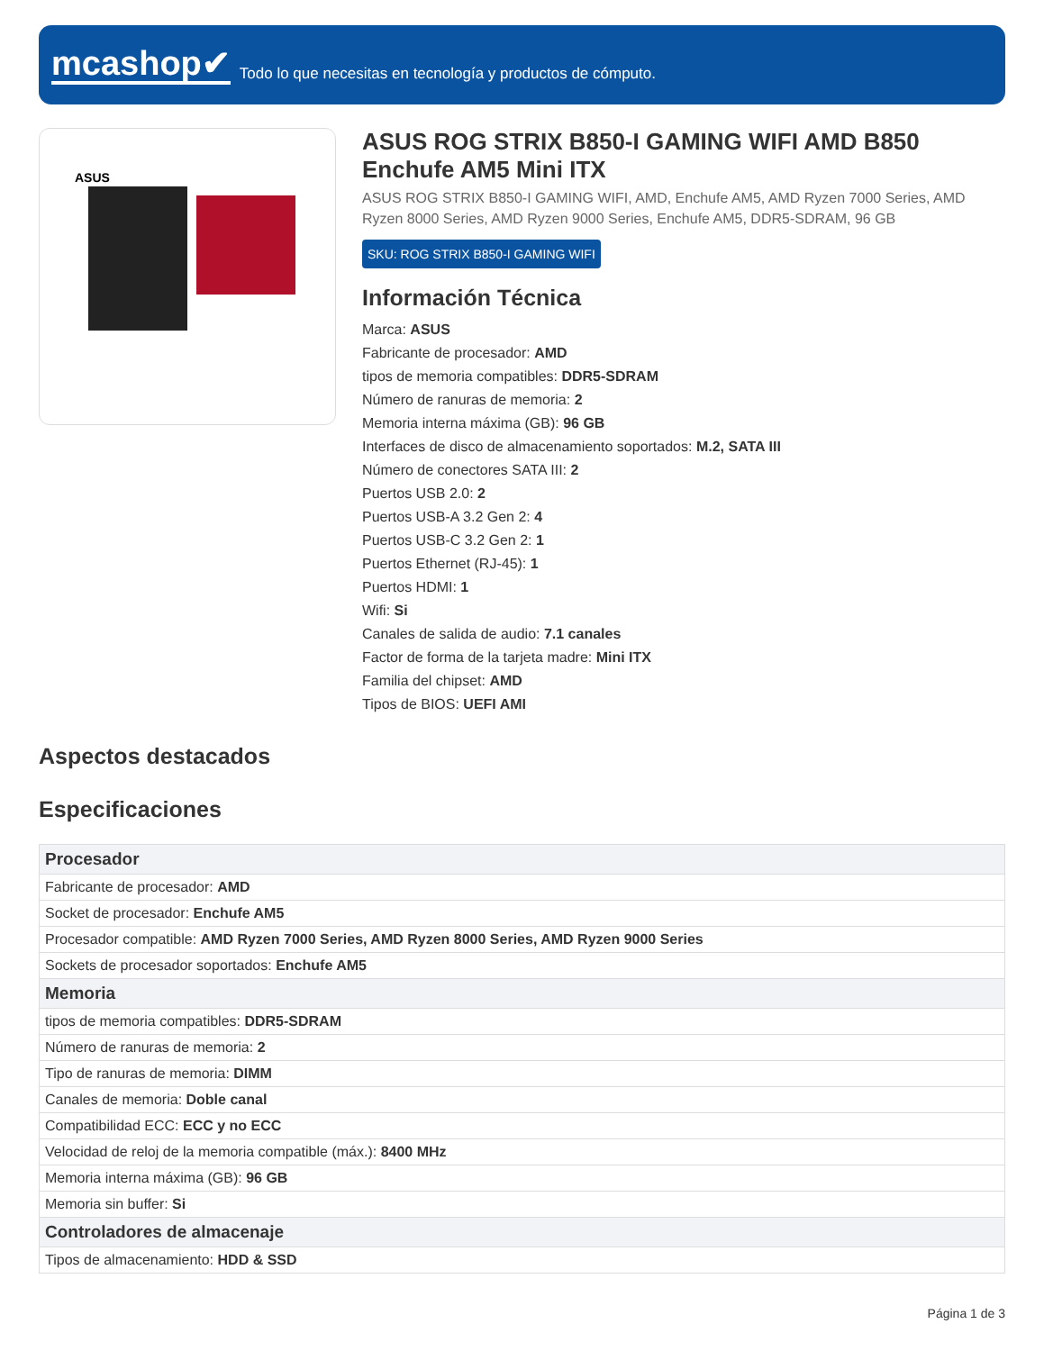mcashop✔ Todo lo que necesitas en tecnología y productos de cómputo.
ASUS
ASUS ROG STRIX B850-I GAMING WIFI AMD B850 Enchufe AM5 Mini ITX
ASUS ROG STRIX B850-I GAMING WIFI, AMD, Enchufe AM5, AMD Ryzen 7000 Series, AMD Ryzen 8000 Series, AMD Ryzen 9000 Series, Enchufe AM5, DDR5-SDRAM, 96 GB
SKU: ROG STRIX B850-I GAMING WIFI
Información Técnica
Marca: ASUS
Fabricante de procesador: AMD
tipos de memoria compatibles: DDR5-SDRAM
Número de ranuras de memoria: 2
Memoria interna máxima (GB): 96 GB
Interfaces de disco de almacenamiento soportados: M.2, SATA III
Número de conectores SATA III: 2
Puertos USB 2.0: 2
Puertos USB-A 3.2 Gen 2: 4
Puertos USB-C 3.2 Gen 2: 1
Puertos Ethernet (RJ-45): 1
Puertos HDMI: 1
Wifi: Si
Canales de salida de audio: 7.1 canales
Factor de forma de la tarjeta madre: Mini ITX
Familia del chipset: AMD
Tipos de BIOS: UEFI AMI
Aspectos destacados
Especificaciones
| Procesador |
| --- |
| Fabricante de procesador: AMD |
| Socket de procesador: Enchufe AM5 |
| Procesador compatible: AMD Ryzen 7000 Series, AMD Ryzen 8000 Series, AMD Ryzen 9000 Series |
| Sockets de procesador soportados: Enchufe AM5 |
| Memoria |
| tipos de memoria compatibles: DDR5-SDRAM |
| Número de ranuras de memoria: 2 |
| Tipo de ranuras de memoria: DIMM |
| Canales de memoria: Doble canal |
| Compatibilidad ECC: ECC y no ECC |
| Velocidad de reloj de la memoria compatible (máx.): 8400 MHz |
| Memoria interna máxima (GB): 96 GB |
| Memoria sin buffer: Si |
| Controladores de almacenaje |
| Tipos de almacenamiento: HDD & SSD |
Página 1 de 3